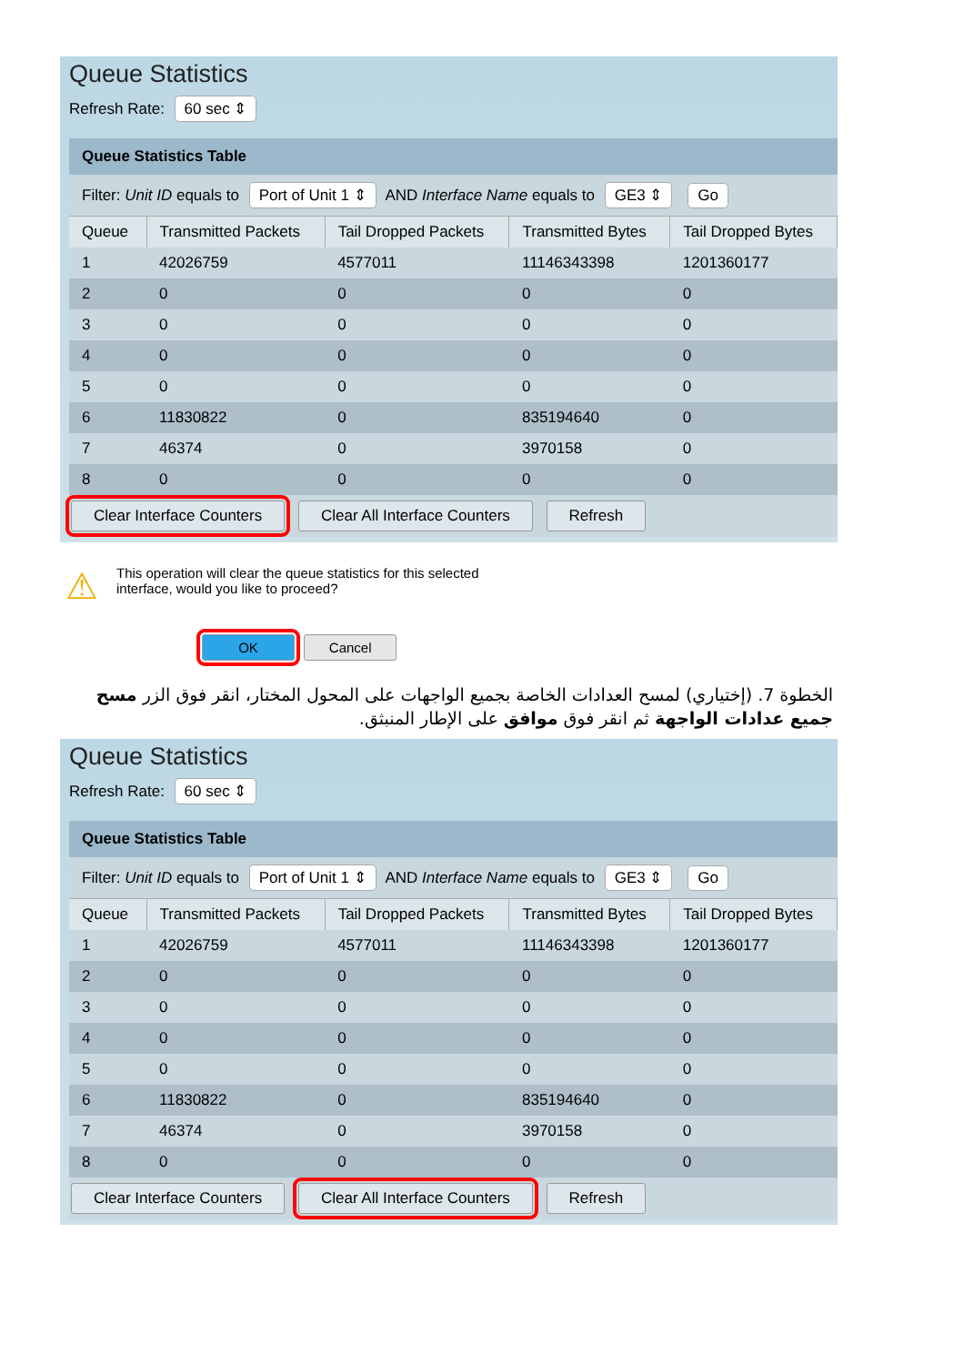Queue Statistics
Refresh Rate: 60 sec ⇕
Queue Statistics Table
Filter: Unit ID equals to Port of Unit 1 ⇕ AND Interface Name equals to GE3 ⇕ Go
| Queue | Transmitted Packets | Tail Dropped Packets | Transmitted Bytes | Tail Dropped Bytes |
| --- | --- | --- | --- | --- |
| 1 | 42026759 | 4577011 | 11146343398 | 1201360177 |
| 2 | 0 | 0 | 0 | 0 |
| 3 | 0 | 0 | 0 | 0 |
| 4 | 0 | 0 | 0 | 0 |
| 5 | 0 | 0 | 0 | 0 |
| 6 | 11830822 | 0 | 835194640 | 0 |
| 7 | 46374 | 0 | 3970158 | 0 |
| 8 | 0 | 0 | 0 | 0 |
Clear Interface Counters Clear All Interface Counters Refresh
⚠
This operation will clear the queue statistics for this selected
interface, would you like to proceed?
OK Cancel
الخطوة 7. (إختياري) لمسح العدادات الخاصة بجميع الواجهات على المحول المختار، انقر فوق الزر مسح جميع عدادات الواجهة ثم انقر فوق موافق على الإطار المنبثق.
Queue Statistics
Refresh Rate: 60 sec ⇕
Queue Statistics Table
Filter: Unit ID equals to Port of Unit 1 ⇕ AND Interface Name equals to GE3 ⇕ Go
| Queue | Transmitted Packets | Tail Dropped Packets | Transmitted Bytes | Tail Dropped Bytes |
| --- | --- | --- | --- | --- |
| 1 | 42026759 | 4577011 | 11146343398 | 1201360177 |
| 2 | 0 | 0 | 0 | 0 |
| 3 | 0 | 0 | 0 | 0 |
| 4 | 0 | 0 | 0 | 0 |
| 5 | 0 | 0 | 0 | 0 |
| 6 | 11830822 | 0 | 835194640 | 0 |
| 7 | 46374 | 0 | 3970158 | 0 |
| 8 | 0 | 0 | 0 | 0 |
Clear Interface Counters Clear All Interface Counters Refresh